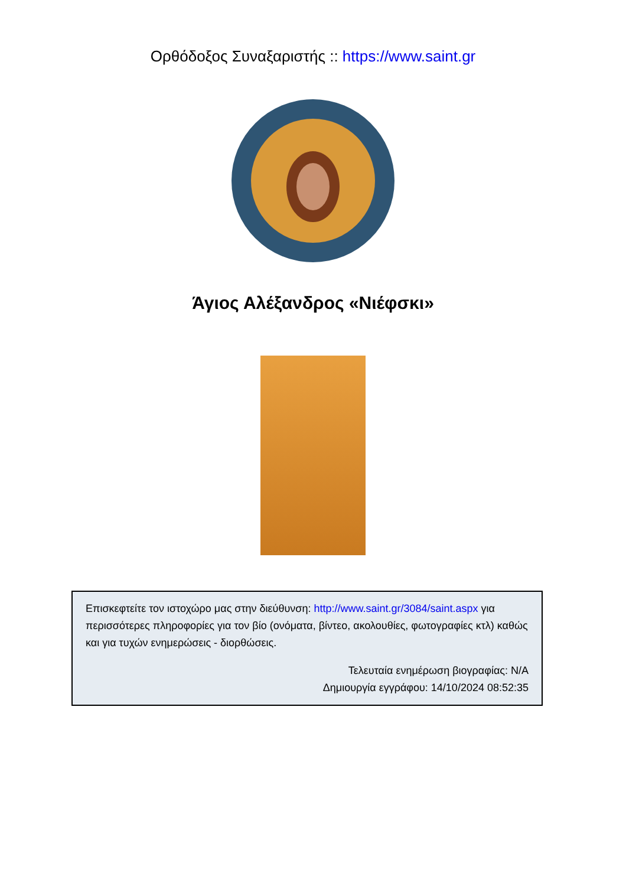Ορθόδοξος Συναξαριστής :: https://www.saint.gr
Άγιος Αλέξανδρος «Νιέφσκι»
Επισκεφτείτε τον ιστοχώρο μας στην διεύθυνση: http://www.saint.gr/3084/saint.aspx για περισσότερες πληροφορίες για τον βίο (ονόματα, βίντεο, ακολουθίες, φωτογραφίες κτλ) καθώς και για τυχών ενημερώσεις - διορθώσεις.
Τελευταία ενημέρωση βιογραφίας: N/A
Δημιουργία εγγράφου: 14/10/2024 08:52:35